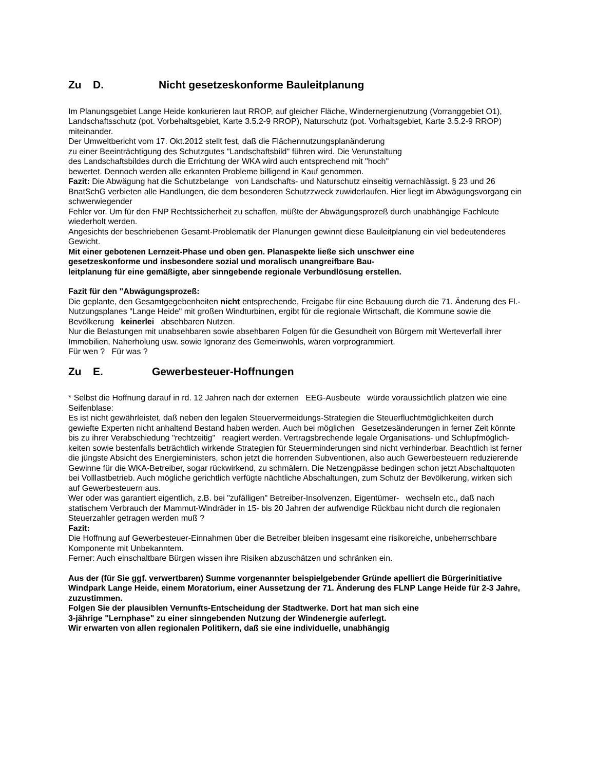Zu D. Nicht gesetzeskonforme Bauleitplanung
Im Planungsgebiet Lange Heide konkurieren laut RROP, auf gleicher Fläche, Windernergienutzung (Vorranggebiet O1), Landschaftsschutz (pot. Vorbehaltsgebiet, Karte 3.5.2-9 RROP), Naturschutz (pot. Vorhaltsgebiet, Karte 3.5.2-9 RROP) miteinander.
Der Umweltbericht vom 17. Okt.2012 stellt fest, daß die Flächennutzungsplanänderung
zu einer Beeinträchtigung des Schutzgutes "Landschaftsbild" führen wird. Die Verunstaltung
des Landschaftsbildes durch die Errichtung der WKA wird auch entsprechend mit "hoch"
bewertet. Dennoch werden alle erkannten Probleme billigend in Kauf genommen.
Fazit: Die Abwägung hat die Schutzbelange von Landschafts- und Naturschutz einseitig vernachlässigt. § 23 und 26 BnatSchG verbieten alle Handlungen, die dem besonderen Schutzzweck zuwiderlaufen. Hier liegt im Abwägungsvorgang ein schwerwiegender
Fehler vor. Um für den FNP Rechtssicherheit zu schaffen, müßte der Abwägungsprozeß durch unabhängige Fachleute wiederholt werden.
Angesichts der beschriebenen Gesamt-Problematik der Planungen gewinnt diese Bauleitplanung ein viel bedeutenderes Gewicht.
Mit einer gebotenen Lernzeit-Phase und oben gen. Planaspekte ließe sich unschwer eine
gesetzeskonforme und insbesondere sozial und moralisch unangreifbare Bau-
leitplanung für eine gemäßigte, aber sinngebende regionale Verbundlösung erstellen.
Fazit für den "Abwägungsprozeß:
Die geplante, den Gesamtgegebenheiten nicht entsprechende, Freigabe für eine Bebauung durch die 71. Änderung des Fl.-Nutzungsplanes "Lange Heide" mit großen Windturbinen, ergibt für die regionale Wirtschaft, die Kommune sowie die Bevölkerung keinerlei absehbaren Nutzen.
Nur die Belastungen mit unabsehbaren sowie absehbaren Folgen für die Gesundheit von Bürgern mit Werteverfall ihrer Immobilien, Naherholung usw. sowie Ignoranz des Gemeinwohls, wären vorprogrammiert.
Für wen ? Für was ?
Zu E. Gewerbesteuer-Hoffnungen
* Selbst die Hoffnung darauf in rd. 12 Jahren nach der externen EEG-Ausbeute würde voraussichtlich platzen wie eine Seifenblase:
Es ist nicht gewährleistet, daß neben den legalen Steuervermeidungs-Strategien die Steuerfluchtmöglichkeiten durch gewiefte Experten nicht anhaltend Bestand haben werden. Auch bei möglichen Gesetzesänderungen in ferner Zeit könnte bis zu ihrer Verabschiedung "rechtzeitig" reagiert werden. Vertragsbrechende legale Organisations- und Schlupfmöglich- keiten sowie bestenfalls beträchtlich wirkende Strategien für Steuerminderungen sind nicht verhinderbar. Beachtlich ist ferner die jüngste Absicht des Energieministers, schon jetzt die horrenden Subventionen, also auch Gewerbesteuern reduzierende Gewinne für die WKA-Betreiber, sogar rückwirkend, zu schmälern. Die Netzengpässe bedingen schon jetzt Abschaltquoten bei Volllastbetrieb. Auch mögliche gerichtlich verfügte nächtliche Abschaltungen, zum Schutz der Bevölkerung, wirken sich auf Gewerbesteuern aus.
Wer oder was garantiert eigentlich, z.B. bei "zufälligen" Betreiber-Insolvenzen, Eigentümer- wechseln etc., daß nach statischem Verbrauch der Mammut-Windräder in 15- bis 20 Jahren der aufwendige Rückbau nicht durch die regionalen Steuerzahler getragen werden muß ?
Fazit:
Die Hoffnung auf Gewerbesteuer-Einnahmen über die Betreiber bleiben insgesamt eine risikoreiche, unbeherrschbare Komponente mit Unbekanntem.
Ferner: Auch einschaltbare Bürgen wissen ihre Risiken abzuschätzen und schränken ein.
Aus der (für Sie ggf. verwertbaren) Summe vorgenannter beispielgebender Gründe apelliert die Bürgerinitiative Windpark Lange Heide, einem Moratorium, einer Aussetzung der 71. Änderung des FLNP Lange Heide für 2-3 Jahre, zuzustimmen.
Folgen Sie der plausiblen Vernunfts-Entscheidung der Stadtwerke. Dort hat man sich eine
3-jährige "Lernphase" zu einer sinngebenden Nutzung der Windenergie auferlegt.
Wir erwarten von allen regionalen Politikern, daß sie eine individuelle, unabhängig